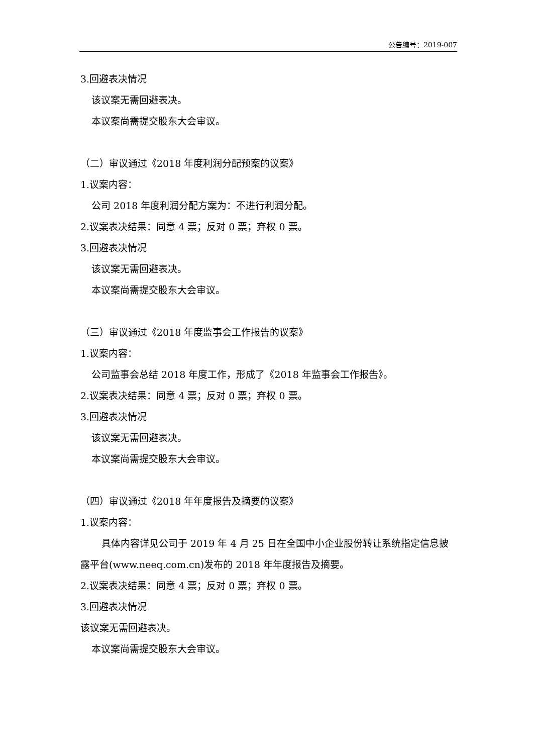公告编号：2019-007
3.回避表决情况
该议案无需回避表决。
本议案尚需提交股东大会审议。
（二）审议通过《2018 年度利润分配预案的议案》
1.议案内容：
公司 2018 年度利润分配方案为：不进行利润分配。
2.议案表决结果：同意 4 票；反对 0 票；弃权 0 票。
3.回避表决情况
该议案无需回避表决。
本议案尚需提交股东大会审议。
（三）审议通过《2018 年度监事会工作报告的议案》
1.议案内容：
公司监事会总结 2018 年度工作，形成了《2018 年监事会工作报告》。
2.议案表决结果：同意 4 票；反对 0 票；弃权 0 票。
3.回避表决情况
该议案无需回避表决。
本议案尚需提交股东大会审议。
（四）审议通过《2018 年年度报告及摘要的议案》
1.议案内容：
具体内容详见公司于 2019 年 4 月 25 日在全国中小企业股份转让系统指定信息披露平台(www.neeq.com.cn)发布的 2018 年年度报告及摘要。
2.议案表决结果：同意 4 票；反对 0 票；弃权 0 票。
3.回避表决情况
该议案无需回避表决。
本议案尚需提交股东大会审议。